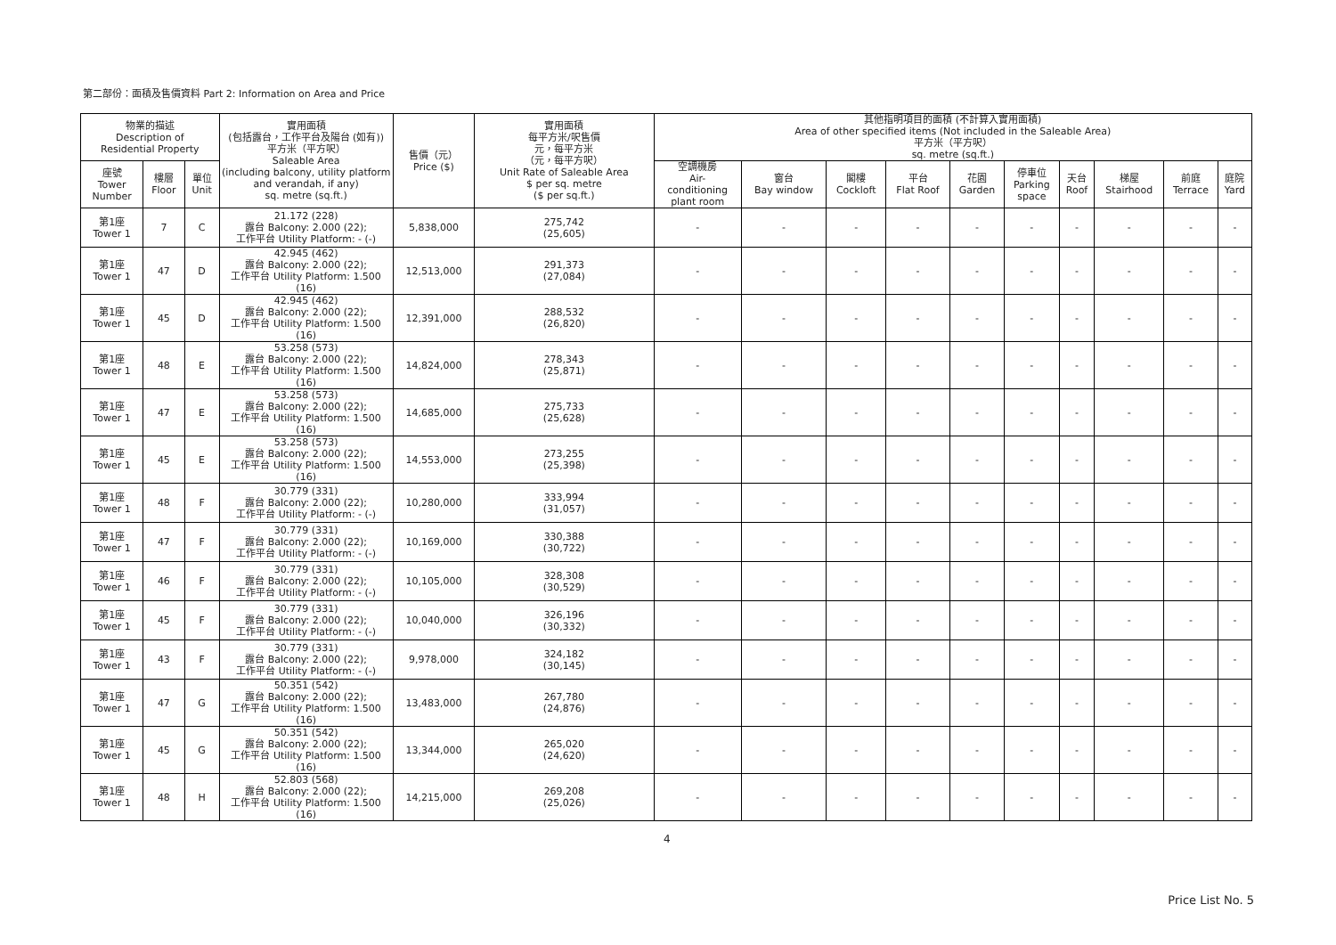第二部份：面積及售價資料 Part 2: Information on Area and Price
| 物業的描述 Description of Residential Property | | | 實用面積 (包括露台，工作平台及陽台 (如有)) 平方米（平方呎） Saleable Area (including balcony, utility platform and verandah, if any) sq. metre (sq.ft.) | 售價（元） Price ($) | 實用面積 每平方米/呎售價 元，每平方米 （元，每平方呎） Unit Rate of Saleable Area $ per sq. metre ($ per sq.ft.) | 其他指明項目的面積 (不計算入實用面積) Area of other specified items (Not included in the Saleable Area) 平方米（平方呎） sq. metre (sq.ft.) | | | | | | | | | |
| --- | --- | --- | --- | --- | --- | --- | --- | --- | --- | --- | --- | --- | --- | --- | --- |
| 座號 Tower Number | 樓層 Floor | 單位 Unit | | | | 空調機房 Air- conditioning plant room | 窗台 Bay window | 閣樓 Cockloft | 平台 Flat Roof | 花園 Garden | 停車位 Parking space | 天台 Roof | 梯屋 Stairhood | 前庭 Terrace | 庭院 Yard |
| 第1座 Tower 1 | 7 | C | 21.172 (228) 露台 Balcony: 2.000 (22); 工作平台 Utility Platform: - (-) | 5,838,000 | 275,742 (25,605) | - | - | - | - | - | - | - | - | - | - |
| 第1座 Tower 1 | 47 | D | 42.945 (462) 露台 Balcony: 2.000 (22); 工作平台 Utility Platform: 1.500 (16) | 12,513,000 | 291,373 (27,084) | - | - | - | - | - | - | - | - | - | - |
| 第1座 Tower 1 | 45 | D | 42.945 (462) 露台 Balcony: 2.000 (22); 工作平台 Utility Platform: 1.500 (16) | 12,391,000 | 288,532 (26,820) | - | - | - | - | - | - | - | - | - | - |
| 第1座 Tower 1 | 48 | E | 53.258 (573) 露台 Balcony: 2.000 (22); 工作平台 Utility Platform: 1.500 (16) | 14,824,000 | 278,343 (25,871) | - | - | - | - | - | - | - | - | - | - |
| 第1座 Tower 1 | 47 | E | 53.258 (573) 露台 Balcony: 2.000 (22); 工作平台 Utility Platform: 1.500 (16) | 14,685,000 | 275,733 (25,628) | - | - | - | - | - | - | - | - | - | - |
| 第1座 Tower 1 | 45 | E | 53.258 (573) 露台 Balcony: 2.000 (22); 工作平台 Utility Platform: 1.500 (16) | 14,553,000 | 273,255 (25,398) | - | - | - | - | - | - | - | - | - | - |
| 第1座 Tower 1 | 48 | F | 30.779 (331) 露台 Balcony: 2.000 (22); 工作平台 Utility Platform: - (-) | 10,280,000 | 333,994 (31,057) | - | - | - | - | - | - | - | - | - | - |
| 第1座 Tower 1 | 47 | F | 30.779 (331) 露台 Balcony: 2.000 (22); 工作平台 Utility Platform: - (-) | 10,169,000 | 330,388 (30,722) | - | - | - | - | - | - | - | - | - | - |
| 第1座 Tower 1 | 46 | F | 30.779 (331) 露台 Balcony: 2.000 (22); 工作平台 Utility Platform: - (-) | 10,105,000 | 328,308 (30,529) | - | - | - | - | - | - | - | - | - | - |
| 第1座 Tower 1 | 45 | F | 30.779 (331) 露台 Balcony: 2.000 (22); 工作平台 Utility Platform: - (-) | 10,040,000 | 326,196 (30,332) | - | - | - | - | - | - | - | - | - | - |
| 第1座 Tower 1 | 43 | F | 30.779 (331) 露台 Balcony: 2.000 (22); 工作平台 Utility Platform: - (-) | 9,978,000 | 324,182 (30,145) | - | - | - | - | - | - | - | - | - | - |
| 第1座 Tower 1 | 47 | G | 50.351 (542) 露台 Balcony: 2.000 (22); 工作平台 Utility Platform: 1.500 (16) | 13,483,000 | 267,780 (24,876) | - | - | - | - | - | - | - | - | - | - |
| 第1座 Tower 1 | 45 | G | 50.351 (542) 露台 Balcony: 2.000 (22); 工作平台 Utility Platform: 1.500 (16) | 13,344,000 | 265,020 (24,620) | - | - | - | - | - | - | - | - | - | - |
| 第1座 Tower 1 | 48 | H | 52.803 (568) 露台 Balcony: 2.000 (22); 工作平台 Utility Platform: 1.500 (16) | 14,215,000 | 269,208 (25,026) | - | - | - | - | - | - | - | - | - | - |
4
Price List No. 5